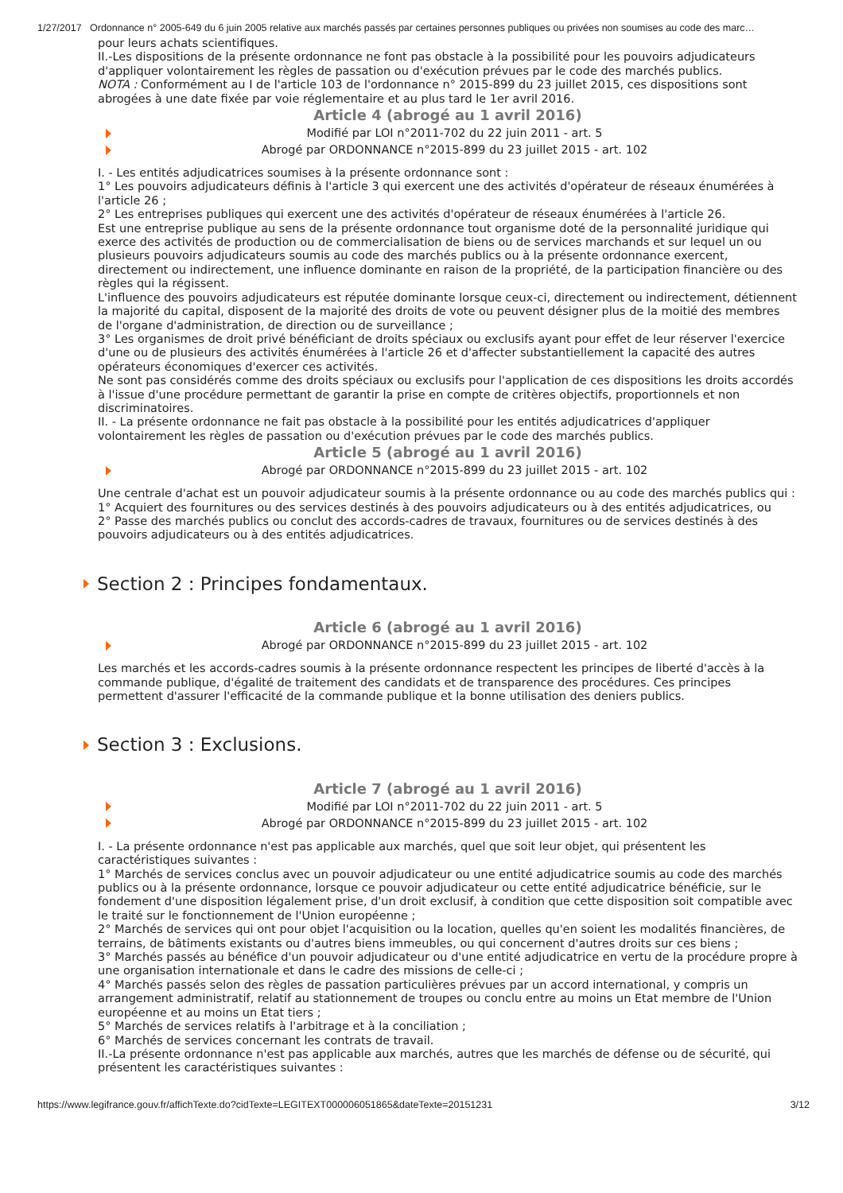1/27/2017 Ordonnance n° 2005-649 du 6 juin 2005 relative aux marchés passés par certaines personnes publiques ou privées non soumises au code des marc…
pour leurs achats scientifiques.
II.-Les dispositions de la présente ordonnance ne font pas obstacle à la possibilité pour les pouvoirs adjudicateurs d'appliquer volontairement les règles de passation ou d'exécution prévues par le code des marchés publics.
NOTA : Conformément au I de l'article 103 de l'ordonnance n° 2015-899 du 23 juillet 2015, ces dispositions sont abrogées à une date fixée par voie réglementaire et au plus tard le 1er avril 2016.
Article 4 (abrogé au 1 avril 2016)
Modifié par LOI n°2011-702 du 22 juin 2011 - art. 5
Abrogé par ORDONNANCE n°2015-899 du 23 juillet 2015 - art. 102
I. - Les entités adjudicatrices soumises à la présente ordonnance sont :
1° Les pouvoirs adjudicateurs définis à l'article 3 qui exercent une des activités d'opérateur de réseaux énumérées à l'article 26 ;
2° Les entreprises publiques qui exercent une des activités d'opérateur de réseaux énumérées à l'article 26.
Est une entreprise publique au sens de la présente ordonnance tout organisme doté de la personnalité juridique qui exerce des activités de production ou de commercialisation de biens ou de services marchands et sur lequel un ou plusieurs pouvoirs adjudicateurs soumis au code des marchés publics ou à la présente ordonnance exercent, directement ou indirectement, une influence dominante en raison de la propriété, de la participation financière ou des règles qui la régissent.
L'influence des pouvoirs adjudicateurs est réputée dominante lorsque ceux-ci, directement ou indirectement, détiennent la majorité du capital, disposent de la majorité des droits de vote ou peuvent désigner plus de la moitié des membres de l'organe d'administration, de direction ou de surveillance ;
3° Les organismes de droit privé bénéficiant de droits spéciaux ou exclusifs ayant pour effet de leur réserver l'exercice d'une ou de plusieurs des activités énumérées à l'article 26 et d'affecter substantiellement la capacité des autres opérateurs économiques d'exercer ces activités.
Ne sont pas considérés comme des droits spéciaux ou exclusifs pour l'application de ces dispositions les droits accordés à l'issue d'une procédure permettant de garantir la prise en compte de critères objectifs, proportionnels et non discriminatoires.
II. - La présente ordonnance ne fait pas obstacle à la possibilité pour les entités adjudicatrices d'appliquer volontairement les règles de passation ou d'exécution prévues par le code des marchés publics.
Article 5 (abrogé au 1 avril 2016)
Abrogé par ORDONNANCE n°2015-899 du 23 juillet 2015 - art. 102
Une centrale d'achat est un pouvoir adjudicateur soumis à la présente ordonnance ou au code des marchés publics qui :
1° Acquiert des fournitures ou des services destinés à des pouvoirs adjudicateurs ou à des entités adjudicatrices, ou
2° Passe des marchés publics ou conclut des accords-cadres de travaux, fournitures ou de services destinés à des pouvoirs adjudicateurs ou à des entités adjudicatrices.
Section 2 : Principes fondamentaux.
Article 6 (abrogé au 1 avril 2016)
Abrogé par ORDONNANCE n°2015-899 du 23 juillet 2015 - art. 102
Les marchés et les accords-cadres soumis à la présente ordonnance respectent les principes de liberté d'accès à la commande publique, d'égalité de traitement des candidats et de transparence des procédures. Ces principes permettent d'assurer l'efficacité de la commande publique et la bonne utilisation des deniers publics.
Section 3 : Exclusions.
Article 7 (abrogé au 1 avril 2016)
Modifié par LOI n°2011-702 du 22 juin 2011 - art. 5
Abrogé par ORDONNANCE n°2015-899 du 23 juillet 2015 - art. 102
I. - La présente ordonnance n'est pas applicable aux marchés, quel que soit leur objet, qui présentent les caractéristiques suivantes :
1° Marchés de services conclus avec un pouvoir adjudicateur ou une entité adjudicatrice soumis au code des marchés publics ou à la présente ordonnance, lorsque ce pouvoir adjudicateur ou cette entité adjudicatrice bénéficie, sur le fondement d'une disposition légalement prise, d'un droit exclusif, à condition que cette disposition soit compatible avec le traité sur le fonctionnement de l'Union européenne ;
2° Marchés de services qui ont pour objet l'acquisition ou la location, quelles qu'en soient les modalités financières, de terrains, de bâtiments existants ou d'autres biens immeubles, ou qui concernent d'autres droits sur ces biens ;
3° Marchés passés au bénéfice d'un pouvoir adjudicateur ou d'une entité adjudicatrice en vertu de la procédure propre à une organisation internationale et dans le cadre des missions de celle-ci ;
4° Marchés passés selon des règles de passation particulières prévues par un accord international, y compris un arrangement administratif, relatif au stationnement de troupes ou conclu entre au moins un Etat membre de l'Union européenne et au moins un Etat tiers ;
5° Marchés de services relatifs à l'arbitrage et à la conciliation ;
6° Marchés de services concernant les contrats de travail.
II.-La présente ordonnance n'est pas applicable aux marchés, autres que les marchés de défense ou de sécurité, qui présentent les caractéristiques suivantes :
https://www.legifrance.gouv.fr/affichTexte.do?cidTexte=LEGITEXT000006051865&dateTexte=20151231 3/12